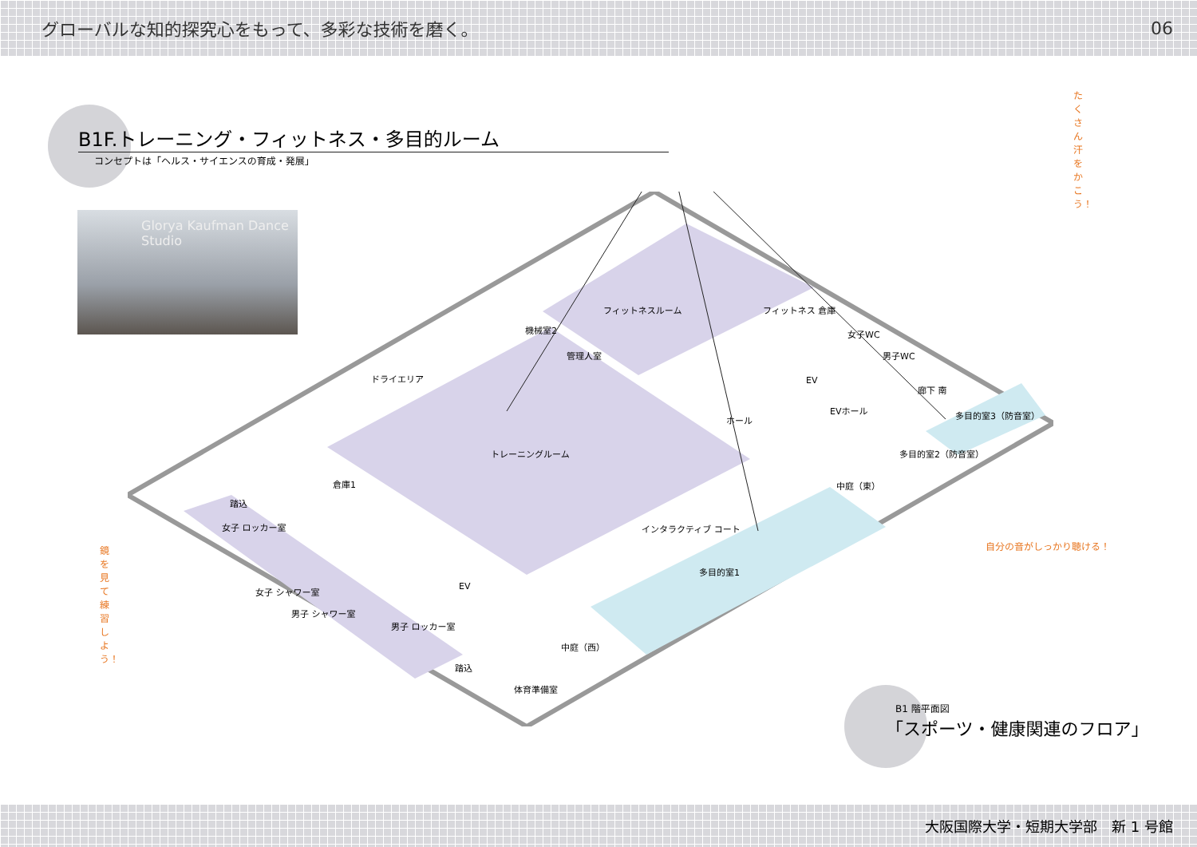グローバルな知的探究心をもって、多彩な技術を磨く。 06
B1F.トレーニング・フィットネス・多目的ルーム
コンセプトは「ヘルス・サイエンスの育成・発展」
Glorya Kaufman Dance Studio
フィットネスルーム フィットネス 倉庫
機械室2
管理人室
女子WC
男子WC
ドライエリア EV
EVホール
廊下 南
多目的室3（防音室）
ホール
トレーニングルーム 多目的室2（防音室）
倉庫1 中庭（東）
踏込
女子 ロッカー室 インタラクティブ コート
多目的室1
EV
女子 シャワー室
男子 シャワー室
男子 ロッカー室
中庭（西）
踏込
体育準備室
たくさん汗をかこう！
鏡を見て練習しよう！
自分の音がしっかり聴ける！
B1 階平面図
「スポーツ・健康関連のフロア」
大阪国際大学・短期大学部　新 1 号館